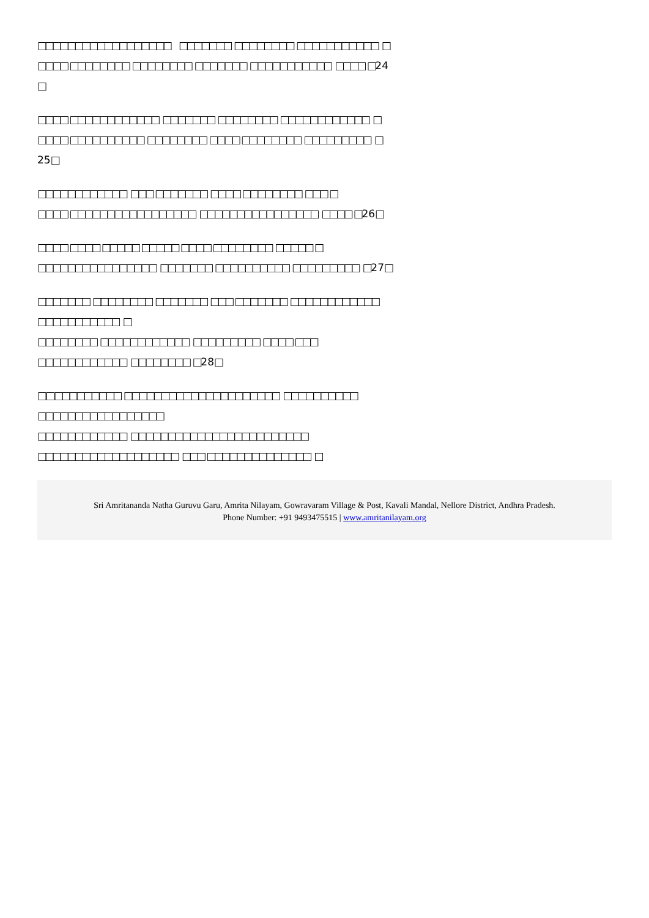□□□□□□□□□□□□□□□□□□ □□□□□□□ □□□□□□□□ □□□□□□□□□□□ □
□□□□ □□□□□□□□ □□□□□□□□ □□□□□□□ □□□□□□□□□□□ □□□□ □ 24
□
□□□□ □□□□□□□□□□□□ □□□□□□□ □□□□□□□□ □□□□□□□□□□□□ □
□□□□ □□□□□□□□□□ □□□□□□□□ □□□□ □□□□□□□□ □□□□□□□□□ □
25□
□□□□□□□□□□□□ □□□ □□□□□□□ □□□□ □□□□□□□□ □□□ □
□□□□ □□□□□□□□□□□□□□□□□ □□□□□□□□□□□□□□□□ □□□□ □ 26□
□□□□ □□□□ □□□□□ □□□□□ □□□□ □□□□□□□□ □□□□□ □
□□□□□□□□□□□□□□□□ □□□□□□□ □□□□□□□□□□ □□□□□□□□□ □ 27□
□□□□□□□ □□□□□□□□ □□□□□□□ □□□ □□□□□□□ □□□□□□□□□□□□
□□□□□□□□□□□ □
□□□□□□□□ □□□□□□□□□□□□ □□□□□□□□□ □□□□ □□□
□□□□□□□□□□□□ □□□□□□□□ □ 28□
□ □ □□□□□□□□□ □□□□□□□□□□□□□□□□□□□□□ □□□□□□□□□□
□□□□□□□□□□□□□□□□□
□□□□□□□□□□□□ □□□□□□□□□□□□□□□□□□□□□□□□
□□□□□□□□□□□□□□□□□□□ □□□ □□□□□□□□□□□□□□ □
Sri Amritananda Natha Guruvu Garu, Amrita Nilayam, Gowravaram Village & Post, Kavali Mandal, Nellore District, Andhra Pradesh.
Phone Number: +91 9493475515 | www.amritanilayam.org